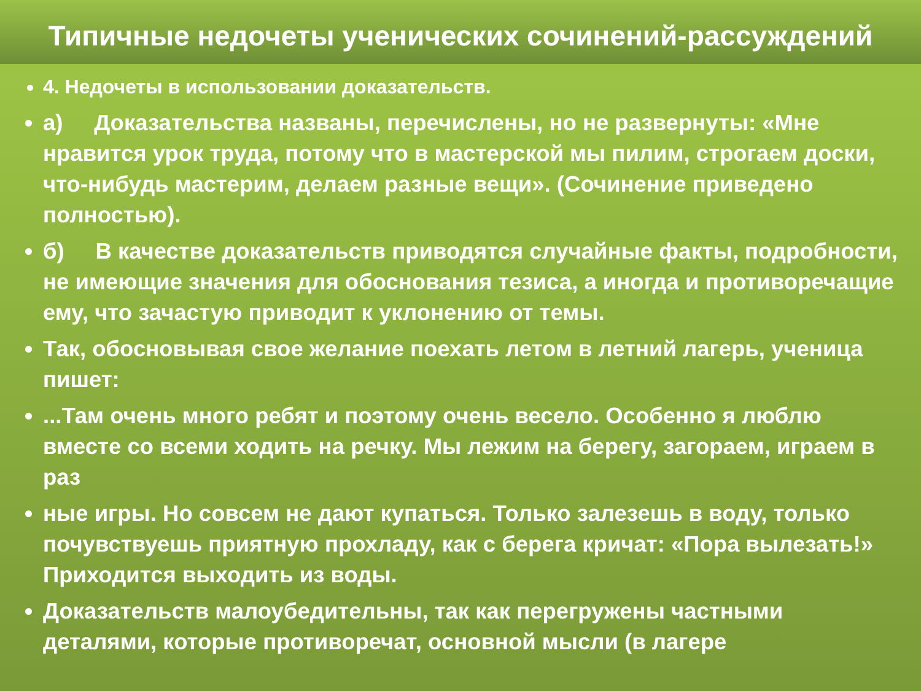Типичные недочеты ученических сочинений-рассуждений
4. Недочеты в использовании доказательств.
а) Доказательства названы, перечислены, но не развернуты: «Мне нравится урок труда, потому что в мастерской мы пилим, строгаем доски, что-нибудь мастерим, делаем разные вещи». (Сочинение приведено полностью).
б) В качестве доказательств приводятся случайные факты, подробности, не имеющие значения для обоснования тезиса, а иногда и противоречащие ему, что зачастую приводит к уклонению от темы.
Так, обосновывая свое желание поехать летом в летний лагерь, ученица пишет:
...Там очень много ребят и поэтому очень весело. Особенно я люблю вместе со всеми ходить на речку. Мы лежим на берегу, загораем, играем в раз
ные игры. Но совсем не дают купаться. Только залезешь в воду, только почувствуешь приятную прохладу, как с берега кричат: «Пора вылезать!» Приходится выходить из воды.
Доказательств малоубедительны, так как перегружены частными деталями, которые противоречат, основной мысли (в лагере